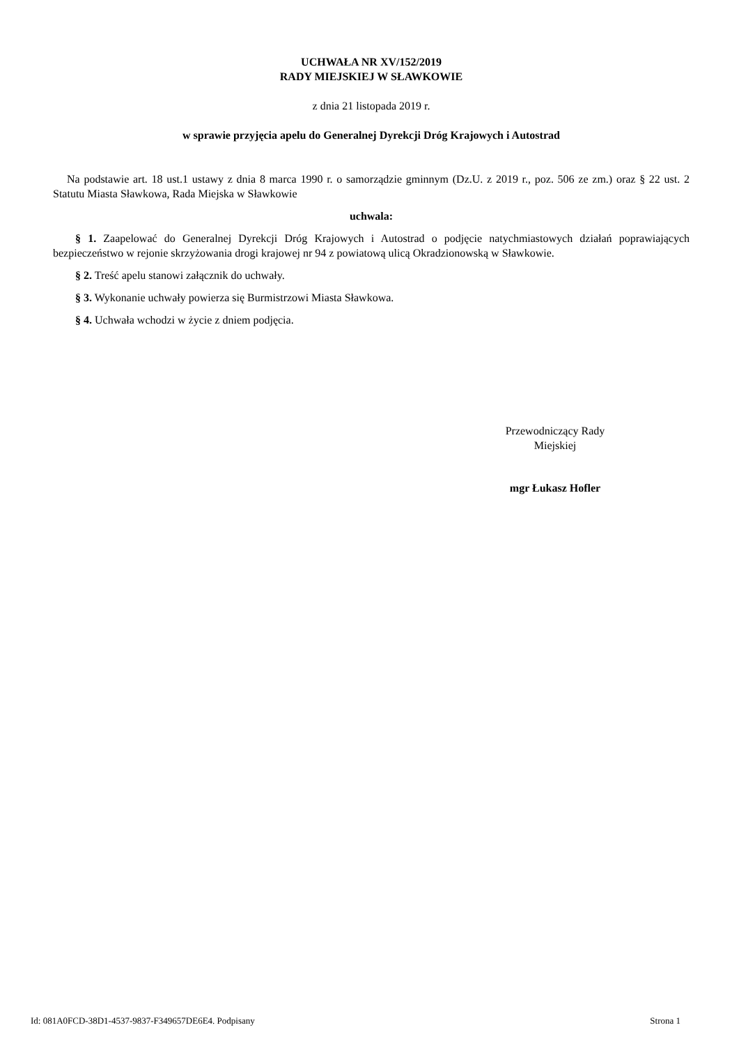UCHWAŁA NR XV/152/2019
RADY MIEJSKIEJ W SŁAWKOWIE
z dnia 21 listopada 2019 r.
w sprawie przyjęcia apelu do Generalnej Dyrekcji Dróg Krajowych i Autostrad
Na podstawie art. 18 ust.1 ustawy z dnia 8 marca 1990 r. o samorządzie gminnym (Dz.U. z 2019 r., poz. 506 ze zm.) oraz § 22 ust. 2 Statutu Miasta Sławkowa, Rada Miejska w Sławkowie
uchwala:
§ 1. Zaapelować do Generalnej Dyrekcji Dróg Krajowych i Autostrad o podjęcie natychmiastowych działań poprawiających bezpieczeństwo w rejonie skrzyżowania drogi krajowej nr 94 z powiatową ulicą Okradzionowską w Sławkowie.
§ 2. Treść apelu stanowi załącznik do uchwały.
§ 3. Wykonanie uchwały powierza się Burmistrzowi Miasta Sławkowa.
§ 4. Uchwała wchodzi w życie z dniem podjęcia.
Przewodniczący Rady
Miejskiej
mgr Łukasz Hofler
Id: 081A0FCD-38D1-4537-9837-F349657DE6E4. Podpisany Strona 1